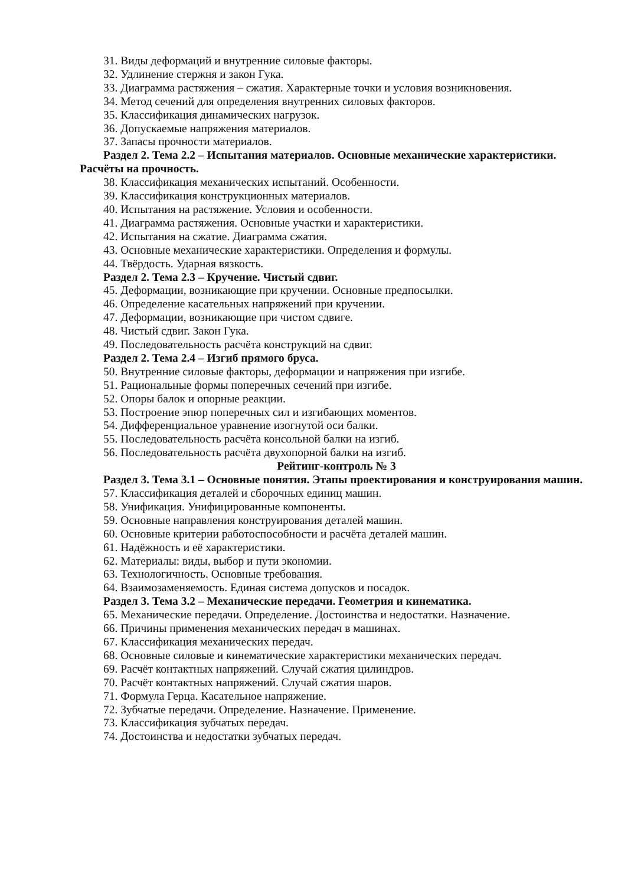31. Виды деформаций и внутренние силовые факторы.
32. Удлинение стержня и закон Гука.
33. Диаграмма растяжения – сжатия. Характерные точки и условия возникновения.
34. Метод сечений для определения внутренних силовых факторов.
35. Классификация динамических нагрузок.
36. Допускаемые напряжения материалов.
37. Запасы прочности материалов.
Раздел 2. Тема 2.2 – Испытания материалов. Основные механические характеристики. Расчёты на прочность.
38. Классификация механических испытаний. Особенности.
39. Классификация конструкционных материалов.
40. Испытания на растяжение. Условия и особенности.
41. Диаграмма растяжения. Основные участки и характеристики.
42. Испытания на сжатие. Диаграмма сжатия.
43. Основные механические характеристики. Определения и формулы.
44. Твёрдость. Ударная вязкость.
Раздел 2. Тема 2.3 – Кручение. Чистый сдвиг.
45. Деформации, возникающие при кручении. Основные предпосылки.
46. Определение касательных напряжений при кручении.
47. Деформации, возникающие при чистом сдвиге.
48. Чистый сдвиг. Закон Гука.
49. Последовательность расчёта конструкций на сдвиг.
Раздел 2. Тема 2.4 – Изгиб прямого бруса.
50. Внутренние силовые факторы, деформации и напряжения при изгибе.
51. Рациональные формы поперечных сечений при изгибе.
52. Опоры балок и опорные реакции.
53. Построение эпюр поперечных сил и изгибающих моментов.
54. Дифференциальное уравнение изогнутой оси балки.
55. Последовательность расчёта консольной балки на изгиб.
56. Последовательность расчёта двухопорной балки на изгиб.
Рейтинг-контроль № 3
Раздел 3. Тема 3.1 – Основные понятия. Этапы проектирования и конструирования машин.
57. Классификация деталей и сборочных единиц машин.
58. Унификация. Унифицированные компоненты.
59. Основные направления конструирования деталей машин.
60. Основные критерии работоспособности и расчёта деталей машин.
61. Надёжность и её характеристики.
62. Материалы: виды, выбор и пути экономии.
63. Технологичность. Основные требования.
64. Взаимозаменяемость. Единая система допусков и посадок.
Раздел 3. Тема 3.2 – Механические передачи. Геометрия и кинематика.
65. Механические передачи. Определение. Достоинства и недостатки. Назначение.
66. Причины применения механических передач в машинах.
67. Классификация механических передач.
68. Основные силовые и кинематические характеристики механических передач.
69. Расчёт контактных напряжений. Случай сжатия цилиндров.
70. Расчёт контактных напряжений. Случай сжатия шаров.
71. Формула Герца. Касательное напряжение.
72. Зубчатые передачи. Определение. Назначение. Применение.
73. Классификация зубчатых передач.
74. Достоинства и недостатки зубчатых передач.